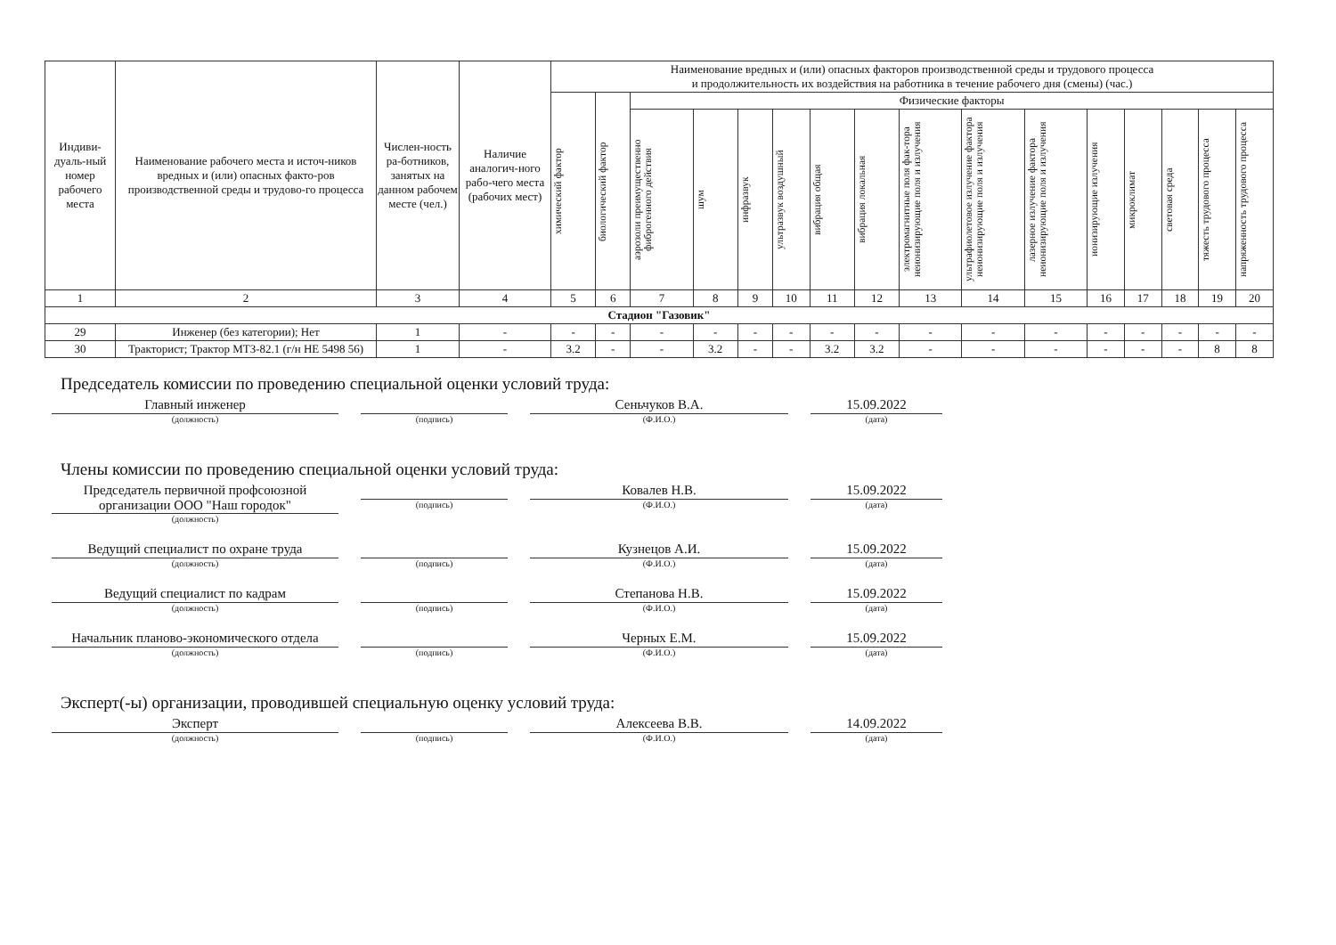| Индиви-дуаль-ный номер рабочего места | Наименование рабочего места и источ-ников вредных и (или) опасных факто-ров производственной среды и трудово-го процесса | Числен-ность ра-ботников, занятых на данном рабочем месте (чел.) | Наличие аналогич-ного рабо-чего места (рабочих мест) | Наименование вредных и (или) опасных факторов производственной среды и трудового процесса и продолжительность их воздействия на работника в течение рабочего дня (смены) (час.) | | | | | | | | | | | | | | | |
| --- | --- | --- | --- | --- | --- | --- | --- | --- | --- | --- | --- | --- | --- | --- | --- | --- | --- | --- | --- |
| | | | | химический фактор | биологический фактор | Физические факторы | | | | | | | | | | | | | |
| | | | | | | аэрозоли преимущественно фиброгенного действия | шум | инфразвук | ультразвук воздушный | вибрация общая | вибрация локальная | электромагнитные поля фак-тора неионизирующие поля и излучения | ультрафиолетовое излучение фактора неионизирующие поля и излучения | лазерное излучение фактора неионизирующие поля и излучения | ионизирующие излучения | микроклимат | световая среда | тяжесть трудового процесса | напряженность трудового процесса |
| 1 | 2 | 3 | 4 | 5 | 6 | 7 | 8 | 9 | 10 | 11 | 12 | 13 | 14 | 15 | 16 | 17 | 18 | 19 | 20 |
| Стадион "Газовик" | | | | | | | | | | | | | | | | | | | |
| 29 | Инженер (без категории); Нет | 1 | - | - | - | - | - | - | - | - | - | - | - | - | - | - | - | - | - |
| 30 | Тракторист; Трактор МТЗ-82.1 (г/н НЕ 5498 56) | 1 | - | 3.2 | - | - | 3.2 | - | - | 3.2 | 3.2 | - | - | - | - | - | - | 8 | 8 |
Председатель комиссии по проведению специальной оценки условий труда:
Главный инженер
(должность)
(подпись)
Сеньчуков В.А.
(Ф.И.О.)
15.09.2022
(дата)
Члены комиссии по проведению специальной оценки условий труда:
Председатель первичной профсоюзной организации ООО "Наш городок"
(должность)
(подпись)
Ковалев Н.В.
(Ф.И.О.)
15.09.2022
(дата)
Ведущий специалист по охране труда
(должность)
(подпись)
Кузнецов А.И.
(Ф.И.О.)
15.09.2022
(дата)
Ведущий специалист по кадрам
(должность)
(подпись)
Степанова Н.В.
(Ф.И.О.)
15.09.2022
(дата)
Начальник планово-экономического отдела
(должность)
(подпись)
Черных Е.М.
(Ф.И.О.)
15.09.2022
(дата)
Эксперт(-ы) организации, проводившей специальную оценку условий труда:
Эксперт
(должность)
(подпись)
Алексеева В.В.
(Ф.И.О.)
14.09.2022
(дата)